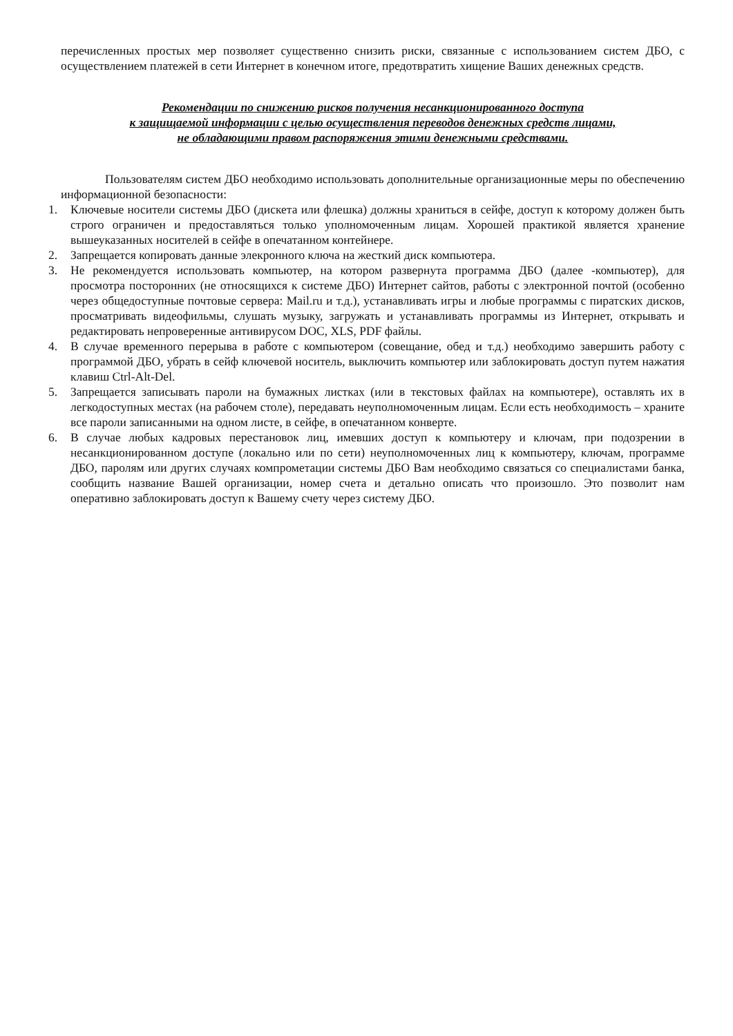перечисленных простых мер позволяет существенно снизить риски, связанные с использованием систем ДБО, с осуществлением платежей в сети Интернет в конечном итоге, предотвратить хищение Ваших денежных средств.
Рекомендации по снижению рисков получения несанкционированного доступа
к защищаемой информации с целью осуществления переводов денежных средств лицами,
не обладающими правом распоряжения этими денежными средствами.
Пользователям систем ДБО необходимо использовать дополнительные организационные меры по обеспечению информационной безопасности:
1. Ключевые носители системы ДБО (дискета или флешка) должны храниться в сейфе, доступ к которому должен быть строго ограничен и предоставляться только уполномоченным лицам. Хорошей практикой является хранение вышеуказанных носителей в сейфе в опечатанном контейнере.
2. Запрещается копировать данные элекронного ключа на жесткий диск компьютера.
3. Не рекомендуется использовать компьютер, на котором развернута программа ДБО (далее -компьютер), для просмотра посторонних (не относящихся к системе ДБО) Интернет сайтов, работы с электронной почтой (особенно через общедоступные почтовые сервера: Mail.ru и т.д.), устанавливать игры и любые программы с пиратских дисков, просматривать видеофильмы, слушать музыку, загружать и устанавливать программы из Интернет, открывать и редактировать непроверенные антивирусом DOC, XLS, PDF файлы.
4. В случае временного перерыва в работе с компьютером (совещание, обед и т.д.) необходимо завершить работу с программой ДБО, убрать в сейф ключевой носитель, выключить компьютер или заблокировать доступ путем нажатия клавиш Ctrl-Alt-Del.
5. Запрещается записывать пароли на бумажных листках (или в текстовых файлах на компьютере), оставлять их в легкодоступных местах (на рабочем столе), передавать неуполномоченным лицам. Если есть необходимость – храните все пароли записанными на одном листе, в сейфе, в опечатанном конверте.
6. В случае любых кадровых перестановок лиц, имевших доступ к компьютеру и ключам, при подозрении в несанкционированном доступе (локально или по сети) неуполномоченных лиц к компьютеру, ключам, программе ДБО, паролям или других случаях компрометации системы ДБО Вам необходимо связаться со специалистами банка, сообщить название Вашей организации, номер счета и детально описать что произошло. Это позволит нам оперативно заблокировать доступ к Вашему счету через систему ДБО.